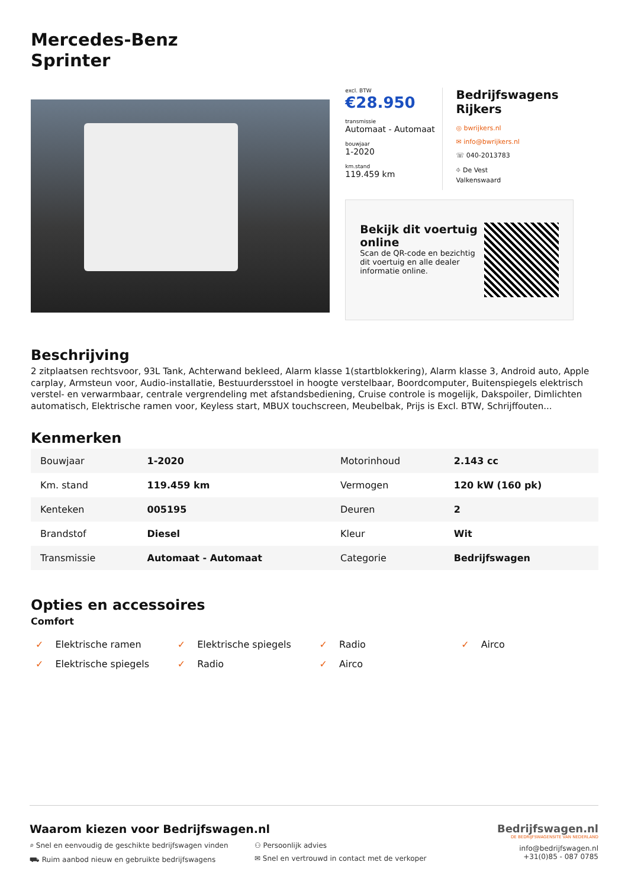Mercedes-Benz
Sprinter
excl. BTW
€28.950
transmissie
Automaat - Automaat
bouwjaar
1-2020
km.stand
119.459 km
Bedrijfswagens Rijkers
◎ bwrijkers.nl
✉ info@bwrijkers.nl
☏ 040-2013783
⌖ De Vest
Valkenswaard
Bekijk dit voertuig online
Scan de QR-code en bezichtig dit voertuig en alle dealer informatie online.
Beschrijving
2 zitplaatsen rechtsvoor, 93L Tank, Achterwand bekleed, Alarm klasse 1(startblokkering), Alarm klasse 3, Android auto, Apple carplay, Armsteun voor, Audio-installatie, Bestuurdersstoel in hoogte verstelbaar, Boordcomputer, Buitenspiegels elektrisch verstel- en verwarmbaar, centrale vergrendeling met afstandsbediening, Cruise controle is mogelijk, Dakspoiler, Dimlichten automatisch, Elektrische ramen voor, Keyless start, MBUX touchscreen, Meubelbak, Prijs is Excl. BTW, Schrijffouten...
Kenmerken
| Bouwjaar | 1-2020 | Motorinhoud | 2.143 cc |
| Km. stand | 119.459 km | Vermogen | 120 kW (160 pk) |
| Kenteken | 005195 | Deuren | 2 |
| Brandstof | Diesel | Kleur | Wit |
| Transmissie | Automaat - Automaat | Categorie | Bedrijfswagen |
Opties en accessoires
Comfort
✓ Elektrische ramen
✓ Elektrische spiegels
✓ Radio
✓ Airco
✓ Elektrische spiegels
✓ Radio
✓ Airco
Waarom kiezen voor Bedrijfswagen.nl
⌕ Snel en eenvoudig de geschikte bedrijfswagen vinden
⚇ Persoonlijk advies
⛟ Ruim aanbod nieuw en gebruikte bedrijfswagens
✉ Snel en vertrouwd in contact met de verkoper
Bedrijfswagen.nl
DE BEDRIJFSWAGENSITE VAN NEDERLAND
info@bedrijfswagen.nl
+31(0)85 - 087 0785